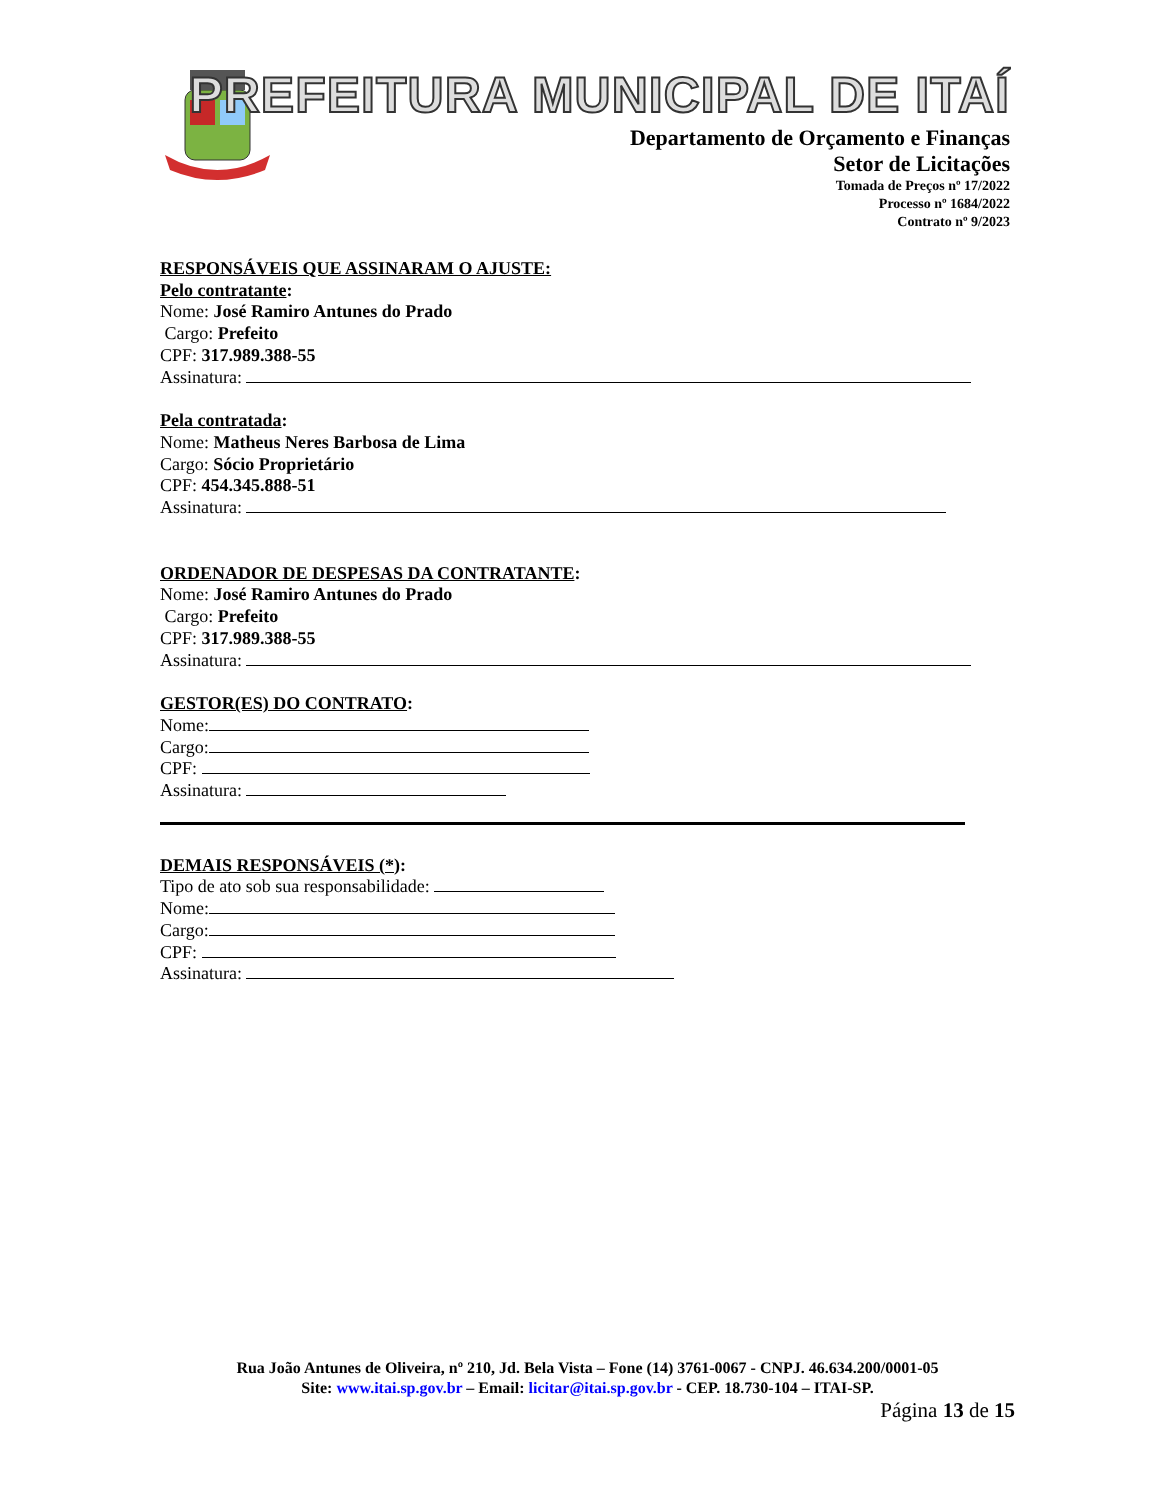PREFEITURA MUNICIPAL DE ITAÍ
Departamento de Orçamento e Finanças
Setor de Licitações
Tomada de Preços nº 17/2022
Processo nº 1684/2022
Contrato nº 9/2023
RESPONSÁVEIS QUE ASSINARAM O AJUSTE:
Pelo contratante:
Nome: José Ramiro Antunes do Prado
Cargo: Prefeito
CPF: 317.989.388-55
Assinatura:
Pela contratada:
Nome: Matheus Neres Barbosa de Lima
Cargo: Sócio Proprietário
CPF: 454.345.888-51
Assinatura:
ORDENADOR DE DESPESAS DA CONTRATANTE:
Nome: José Ramiro Antunes do Prado
Cargo: Prefeito
CPF: 317.989.388-55
Assinatura:
GESTOR(ES) DO CONTRATO:
Nome:
Cargo:
CPF:
Assinatura:
DEMAIS RESPONSÁVEIS (*):
Tipo de ato sob sua responsabilidade:
Nome:
Cargo:
CPF:
Assinatura:
Rua João Antunes de Oliveira, nº 210, Jd. Bela Vista – Fone (14) 3761-0067 - CNPJ. 46.634.200/0001-05
Site: www.itai.sp.gov.br – Email: licitar@itai.sp.gov.br - CEP. 18.730-104 – ITAI-SP.
Página 13 de 15